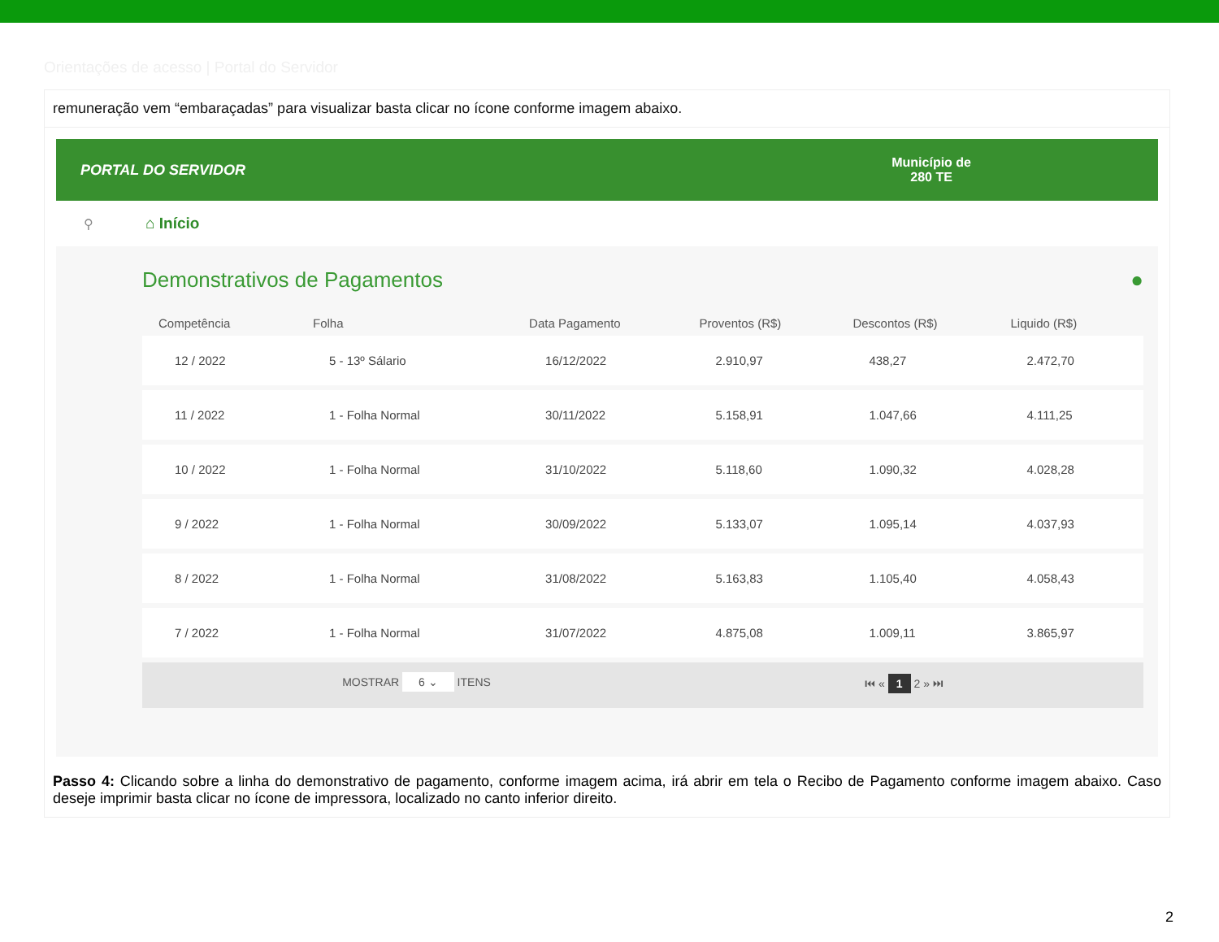Orientações de acesso | Portal do Servidor
remuneração vem “embaraçadas” para visualizar basta clicar no ícone conforme imagem abaixo.
PORTAL DO SERVIDOR
Município de
280 TE
⚲
⌂ Início
Demonstrativos de Pagamentos ●
| Competência | Folha | Data Pagamento | Proventos (R$) | Descontos (R$) | Liquido (R$) |
| --- | --- | --- | --- | --- | --- |
| 12 / 2022 | 5 - 13º Sálario | 16/12/2022 | 2.910,97 | 438,27 | 2.472,70 |
| 11 / 2022 | 1 - Folha Normal | 30/11/2022 | 5.158,91 | 1.047,66 | 4.111,25 |
| 10 / 2022 | 1 - Folha Normal | 31/10/2022 | 5.118,60 | 1.090,32 | 4.028,28 |
| 9 / 2022 | 1 - Folha Normal | 30/09/2022 | 5.133,07 | 1.095,14 | 4.037,93 |
| 8 / 2022 | 1 - Folha Normal | 31/08/2022 | 5.163,83 | 1.105,40 | 4.058,43 |
| 7 / 2022 | 1 - Folha Normal | 31/07/2022 | 4.875,08 | 1.009,11 | 3.865,97 |
MOSTRAR 6 ⌄ ITENS ⏮ « 1 2 » ⏭
Passo 4: Clicando sobre a linha do demonstrativo de pagamento, conforme imagem acima, irá abrir em tela o Recibo de Pagamento conforme imagem abaixo. Caso deseje imprimir basta clicar no ícone de impressora, localizado no canto inferior direito.
2